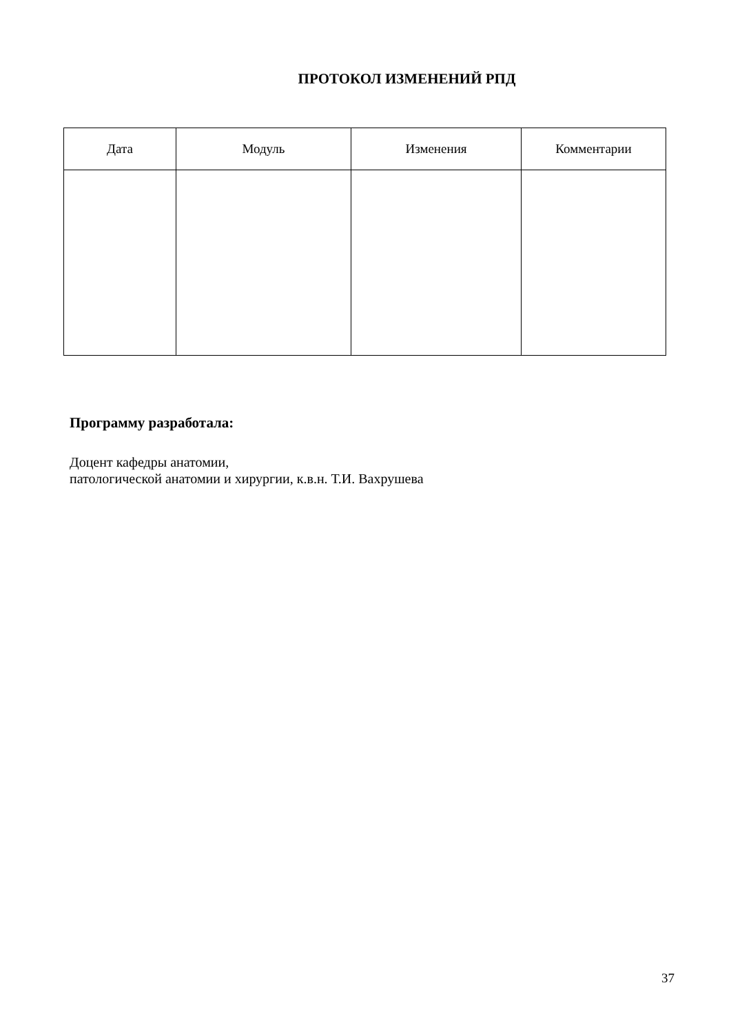ПРОТОКОЛ ИЗМЕНЕНИЙ РПД
| Дата | Модуль | Изменения | Комментарии |
| --- | --- | --- | --- |
Программу разработала:
Доцент кафедры анатомии,
патологической анатомии и хирургии, к.в.н. Т.И. Вахрушева
37